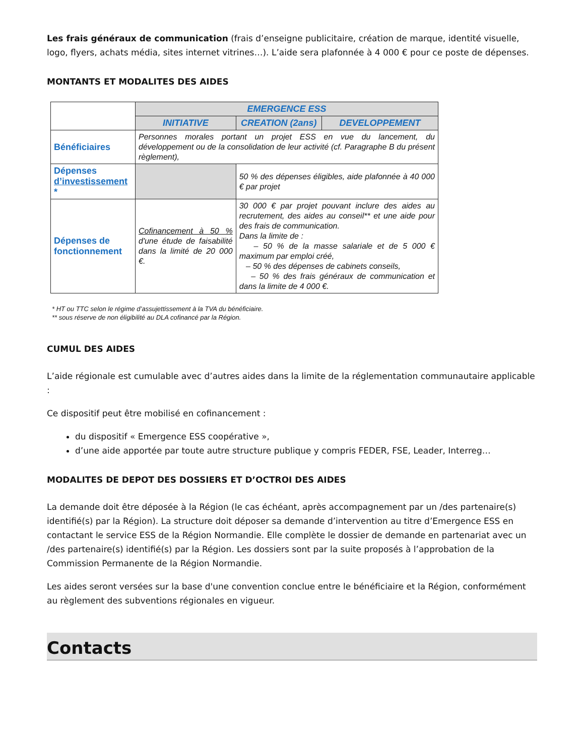Les frais généraux de communication (frais d’enseigne publicitaire, création de marque, identité visuelle, logo, flyers, achats média, sites internet vitrines…). L’aide sera plafonnée à 4 000 € pour ce poste de dépenses.
MONTANTS ET MODALITES DES AIDES
| | EMERGENCE ESS | | |
| | INITIATIVE | CREATION (2ans) | DEVELOPPEMENT |
| Bénéficiaires | Personnes morales portant un projet ESS en vue du lancement, du développement ou de la consolidation de leur activité (cf. Paragraphe B du présent règlement), | | |
| Dépenses d’investissement * | | 50 % des dépenses éligibles, aide plafonnée à 40 000 € par projet | |
| Dépenses de fonctionnement | Cofinancement à 50 % d'une étude de faisabilité dans la limité de 20 000 €. | 30 000 € par projet pouvant inclure des aides au recrutement, des aides au conseil** et une aide pour des frais de communication. Dans la limite de : – 50 % de la masse salariale et de 5 000 € maximum par emploi créé, – 50 % des dépenses de cabinets conseils, – 50 % des frais généraux de communication et dans la limite de 4 000 €. | |
* HT ou TTC selon le régime d’assujettissement à la TVA du bénéficiaire.
** sous réserve de non éligibilité au DLA cofinancé par la Région.
CUMUL DES AIDES
L’aide régionale est cumulable avec d’autres aides dans la limite de la réglementation communautaire applicable :
Ce dispositif peut être mobilisé en cofinancement :
du dispositif « Emergence ESS coopérative »,
d’une aide apportée par toute autre structure publique y compris FEDER, FSE, Leader, Interreg…
MODALITES DE DEPOT DES DOSSIERS ET D’OCTROI DES AIDES
La demande doit être déposée à la Région (le cas échéant, après accompagnement par un /des partenaire(s) identifié(s) par la Région). La structure doit déposer sa demande d’intervention au titre d’Emergence ESS en contactant le service ESS de la Région Normandie. Elle complète le dossier de demande en partenariat avec un /des partenaire(s) identifié(s) par la Région. Les dossiers sont par la suite proposés à l’approbation de la Commission Permanente de la Région Normandie.
Les aides seront versées sur la base d'une convention conclue entre le bénéficiaire et la Région, conformément au règlement des subventions régionales en vigueur.
Contacts